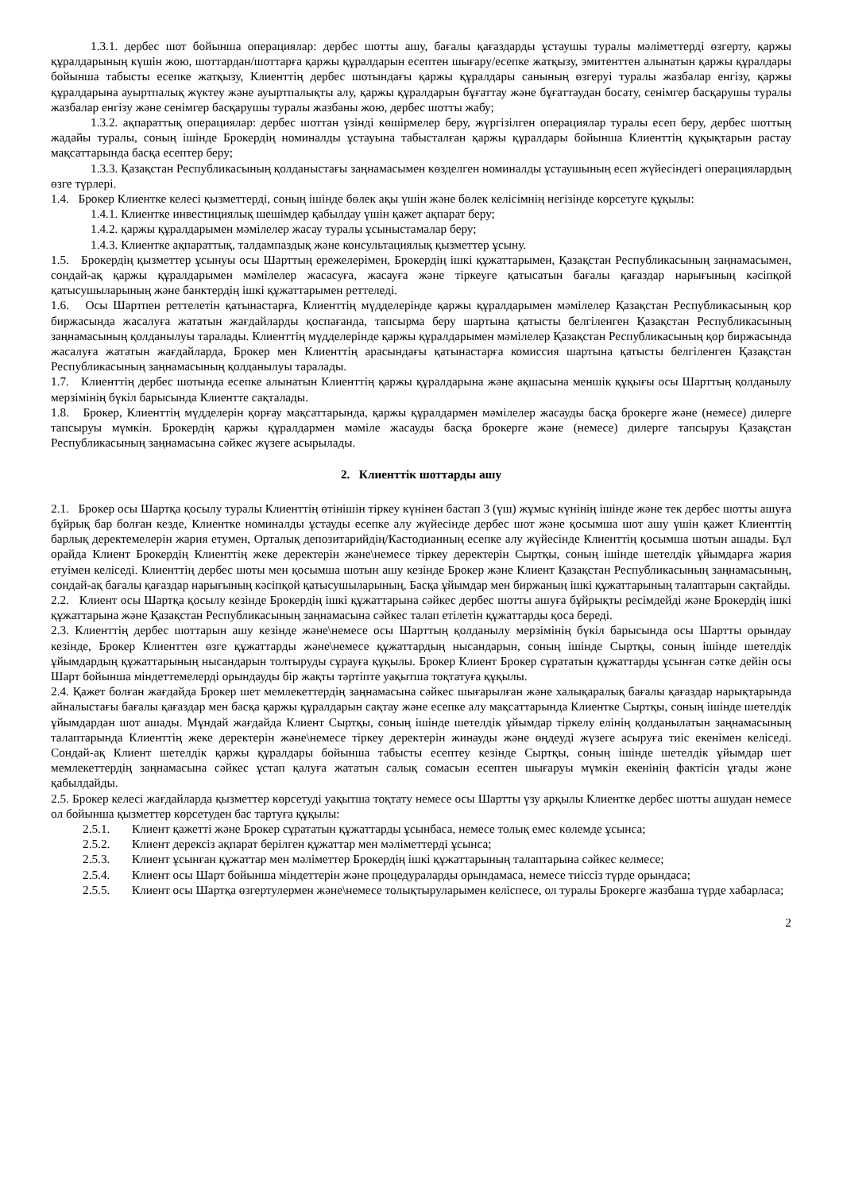1.3.1. дербес шот бойынша операциялар: дербес шотты ашу, бағалы қағаздарды ұстаушы туралы мәліметтерді өзгерту, қаржы құралдарының күшін жою, шоттардан/шоттарға қаржы құралдарын есептен шығару/есепке жатқызу, эмитенттен алынатын қаржы құралдары бойынша табысты есепке жатқызу, Клиенттің дербес шотындағы қаржы құралдары санының өзгеруі туралы жазбалар енгізу, қаржы құралдарына ауыртпалық жүктеу және ауыртпалықты алу, қаржы құралдарын бұғаттау және бұғаттаудан босату, сенімгер басқарушы туралы жазбалар енгізу және сенімгер басқарушы туралы жазбаны жою, дербес шотты жабу;
1.3.2. ақпараттық операциялар: дербес шоттан үзінді көшірмелер беру, жүргізілген операциялар туралы есеп беру, дербес шоттың жадайы туралы, соның ішінде Брокердің номиналды ұстауына табысталған қаржы құралдары бойынша Клиенттің құқықтарын растау мақсаттарында басқа есептер беру;
1.3.3. Қазақстан Республикасының қолданыстағы заңнамасымен көзделген номиналды ұстаушының есеп жүйесіндегі операциялардың өзге түрлері.
1.4. Брокер Клиентке келесі қызметтерді, соның ішінде бөлек ақы үшін және бөлек келісімнің негізінде көрсетуге құқылы:
1.4.1. Клиентке инвестициялық шешімдер қабылдау үшін қажет ақпарат беру;
1.4.2. қаржы құралдарымен мәмілелер жасау туралы ұсыныстамалар беру;
1.4.3. Клиентке ақпараттық, талдампаздық және консультациялық қызметтер ұсыну.
1.5. Брокердің қызметтер ұсынуы осы Шарттың ережелерімен, Брокердің ішкі құжаттарымен, Қазақстан Республикасының заңнамасымен, сондай-ақ қаржы құралдарымен мәмілелер жасасуға, жасауға және тіркеуге қатысатын бағалы қағаздар нарығының кәсіпқой қатысушыларының және банктердің ішкі құжаттарымен реттеледі.
1.6. Осы Шартпен реттелетін қатынастарға, Клиенттің мүдделерінде қаржы құралдарымен мәмілелер Қазақстан Республикасының қор биржасында жасалуға жататын жағдайларды қоспағанда, тапсырма беру шартына қатысты белгіленген Қазақстан Республикасының заңнамасының қолданылуы таралады. Клиенттің мүдделерінде қаржы құралдарымен мәмілелер Қазақстан Республикасының қор биржасында жасалуға жататын жағдайларда, Брокер мен Клиенттің арасындағы қатынастарға комиссия шартына қатысты белгіленген Қазақстан Республикасының заңнамасының қолданылуы таралады.
1.7. Клиенттің дербес шотында есепке алынатын Клиенттің қаржы құралдарына және ақшасына меншік құқығы осы Шарттың қолданылу мерзімінің бүкіл барысында Клиентте сақталады.
1.8. Брокер, Клиенттің мүдделерін қорғау мақсаттарында, қаржы құралдармен мәмілелер жасауды басқа брокерге және (немесе) дилерге тапсыруы мүмкін. Брокердің қаржы құралдармен мәміле жасауды басқа брокерге және (немесе) дилерге тапсыруы Қазақстан Республикасының заңнамасына сәйкес жүзеге асырылады.
2. Клиенттік шоттарды ашу
2.1. Брокер осы Шартқа қосылу туралы Клиенттің өтінішін тіркеу күнінен бастап 3 (үш) жұмыс күнінің ішінде және тек дербес шотты ашуға бұйрық бар болған кезде, Клиентке номиналды ұстауды есепке алу жүйесінде дербес шот және қосымша шот ашу үшін қажет Клиенттің барлық деректемелерін жария етумен, Орталық депозитарийдің/Кастодианның есепке алу жүйесінде Клиенттің қосымша шотын ашады. Бұл орайда Клиент Брокердің Клиенттің жеке деректерін және\немесе тіркеу деректерін Сыртқы, соның ішінде шетелдік ұйымдарға жария етуімен келіседі. Клиенттің дербес шоты мен қосымша шотын ашу кезінде Брокер және Клиент Қазақстан Республикасының заңнамасының, сондай-ақ бағалы қағаздар нарығының кәсіпқой қатысушыларының, Басқа ұйымдар мен биржаның ішкі құжаттарының талаптарын сақтайды.
2.2. Клиент осы Шартқа қосылу кезінде Брокердің ішкі құжаттарына сәйкес дербес шотты ашуға бұйрықты ресімдейді және Брокердің ішкі құжаттарына және Қазақстан Республикасының заңнамасына сәйкес талап етілетін құжаттарды қоса береді.
2.3. Клиенттің дербес шоттарын ашу кезінде және\немесе осы Шарттың қолданылу мерзімінің бүкіл барысында осы Шартты орындау кезінде, Брокер Клиенттен өзге құжаттарды және\немесе құжаттардың нысандарын, соның ішінде Сыртқы, соның ішінде шетелдік ұйымдардың құжаттарының нысандарын толтыруды сұрауға құқылы. Брокер Клиент Брокер сұрататын құжаттарды ұсынған сәтке дейін осы Шарт бойынша міндеттемелерді орындауды бір жақты тәртіпте уақытша тоқтатуға құқылы.
2.4. Қажет болған жағдайда Брокер шет мемлекеттердің заңнамасына сәйкес шығарылған және халықаралық бағалы қағаздар нарықтарында айналыстағы бағалы қағаздар мен басқа қаржы құралдарын сақтау және есепке алу мақсаттарында Клиентке Сыртқы, соның ішінде шетелдік ұйымдардан шот ашады. Мұндай жағдайда Клиент Сыртқы, соның ішінде шетелдік ұйымдар тіркелу елінің қолданылатын заңнамасының талаптарында Клиенттің жеке деректерін және\немесе тіркеу деректерін жинауды және өңдеуді жүзеге асыруға тиіс екенімен келіседі. Сондай-ақ Клиент шетелдік қаржы құралдары бойынша табысты есептеу кезінде Сыртқы, соның ішінде шетелдік ұйымдар шет мемлекеттердің заңнамасына сәйкес ұстап қалуға жататын салық сомасын есептен шығаруы мүмкін екенінің фактісін ұғады және қабылдайды.
2.5. Брокер келесі жағдайларда қызметтер көрсетуді уақытша тоқтату немесе осы Шартты үзу арқылы Клиентке дербес шотты ашудан немесе ол бойынша қызметтер көрсетуден бас тартуға құқылы:
2.5.1. Клиент қажетті және Брокер сұрататын құжаттарды ұсынбаса, немесе толық емес көлемде ұсынса;
2.5.2. Клиент дерексіз ақпарат берілген құжаттар мен мәліметтерді ұсынса;
2.5.3. Клиент ұсынған құжаттар мен мәліметтер Брокердің ішкі құжаттарының талаптарына сәйкес келмесе;
2.5.4. Клиент осы Шарт бойынша міндеттерін және процедураларды орындамаса, немесе тиіссіз түрде орындаса;
2.5.5. Клиент осы Шартқа өзгертулермен және\немесе толықтыруларымен келіспесе, ол туралы Брокерге жазбаша түрде хабарласа;
2